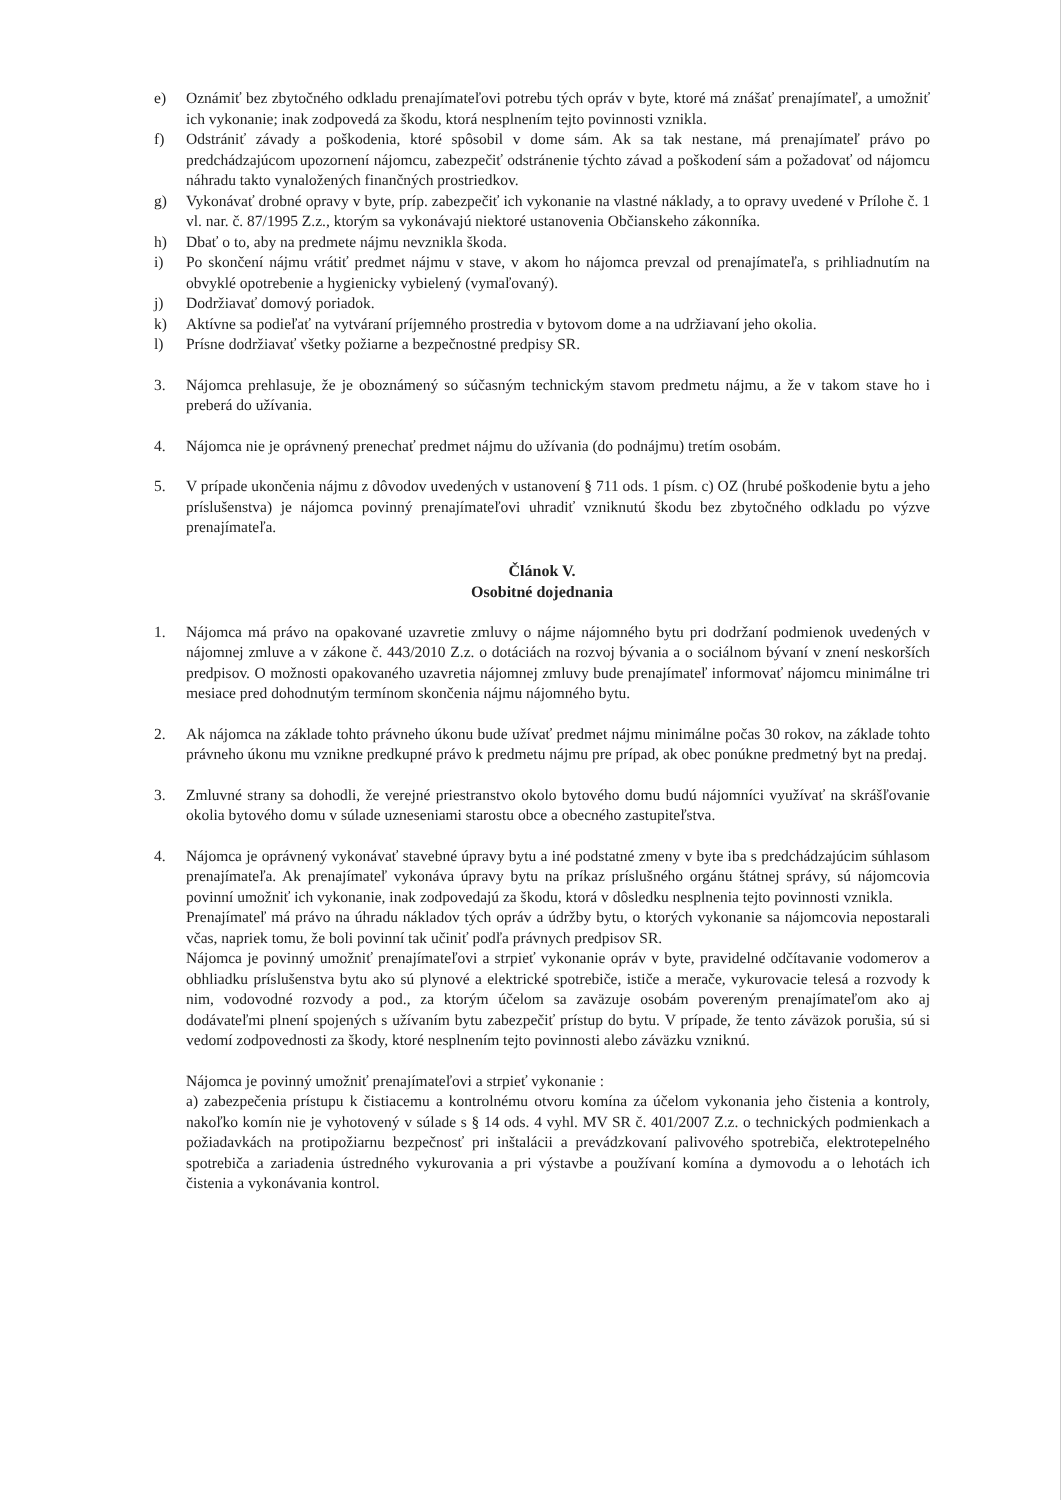e) Oznámiť bez zbytočného odkladu prenajímateľovi potrebu tých opráv v byte, ktoré má znášať prenajímateľ, a umožniť ich vykonanie; inak zodpovedá za škodu, ktorá nesplnením tejto povinnosti vznikla.
f) Odstrániť závady a poškodenia, ktoré spôsobil v dome sám. Ak sa tak nestane, má prenajímateľ právo po predchádzajúcom upozornení nájomcu, zabezpečiť odstránenie týchto závad a poškodení sám a požadovať od nájomcu náhradu takto vynaložených finančných prostriedkov.
g) Vykonávať drobné opravy v byte, príp. zabezpečiť ich vykonanie na vlastné náklady, a to opravy uvedené v Prílohe č. 1 vl. nar. č. 87/1995 Z.z., ktorým sa vykonávajú niektoré ustanovenia Občianskeho zákonníka.
h) Dbať o to, aby na predmete nájmu nevznikla škoda.
i) Po skončení nájmu vrátiť predmet nájmu v stave, v akom ho nájomca prevzal od prenajímateľa, s prihliadnutím na obvyklé opotrebenie a hygienicky vybielený (vymaľovaný).
j) Dodržiavať domový poriadok.
k) Aktívne sa podieľať na vytváraní príjemného prostredia v bytovom dome a na udržiavaní jeho okolia.
l) Prísne dodržiavať všetky požiarne a bezpečnostné predpisy SR.
3. Nájomca prehlasuje, že je oboznámený so súčasným technickým stavom predmetu nájmu, a že v takom stave ho i preberá do užívania.
4. Nájomca nie je oprávnený prenechať predmet nájmu do užívania (do podnájmu) tretím osobám.
5. V prípade ukončenia nájmu z dôvodov uvedených v ustanovení § 711 ods. 1 písm. c) OZ (hrubé poškodenie bytu a jeho príslušenstva) je nájomca povinný prenajímateľovi uhradiť vzniknutú škodu bez zbytočného odkladu po výzve prenajímateľa.
Článok V.
Osobitné dojednania
1. Nájomca má právo na opakované uzavretie zmluvy o nájme nájomného bytu pri dodržaní podmienok uvedených v nájomnej zmluve a v zákone č. 443/2010 Z.z. o dotáciách na rozvoj bývania a o sociálnom bývaní v znení neskorších predpisov. O možnosti opakovaného uzavretia nájomnej zmluvy bude prenajímateľ informovať nájomcu minimálne tri mesiace pred dohodnutým termínom skončenia nájmu nájomného bytu.
2. Ak nájomca na základe tohto právneho úkonu bude užívať predmet nájmu minimálne počas 30 rokov, na základe tohto právneho úkonu mu vznikne predkupné právo k predmetu nájmu pre prípad, ak obec ponúkne predmetný byt na predaj.
3. Zmluvné strany sa dohodli, že verejné priestranstvo okolo bytového domu budú nájomníci využívať na skrášľovanie okolia bytového domu v súlade uzneseniami starostu obce a obecného zastupiteľstva.
4. Nájomca je oprávnený vykonávať stavebné úpravy bytu a iné podstatné zmeny v byte iba s predchádzajúcim súhlasom prenajímateľa. Ak prenajímateľ vykonáva úpravy bytu na príkaz príslušného orgánu štátnej správy, sú nájomcovia povinní umožniť ich vykonanie, inak zodpovedajú za škodu, ktorá v dôsledku nesplnenia tejto povinnosti vznikla.
Prenajímateľ má právo na úhradu nákladov tých opráv a údržby bytu, o ktorých vykonanie sa nájomcovia nepostarali včas, napriek tomu, že boli povinní tak učiniť podľa právnych predpisov SR.
Nájomca je povinný umožniť prenajímateľovi a strpieť vykonanie opráv v byte, pravidelné odčítavanie vodomerov a obhliadku príslušenstva bytu ako sú plynové a elektrické spotrebiče, ističe a merače, vykurovacie telesá a rozvody k nim, vodovodné rozvody a pod., za ktorým účelom sa zaväzuje osobám povereným prenajímateľom ako aj dodávateľmi plnení spojených s užívaním bytu zabezpečiť prístup do bytu. V prípade, že tento záväzok porušia, sú si vedomí zodpovednosti za škody, ktoré nesplnením tejto povinnosti alebo záväzku vzniknú.
Nájomca je povinný umožniť prenajímateľovi a strpieť vykonanie :
a) zabezpečenia prístupu k čistiacemu a kontrolnému otvoru komína za účelom vykonania jeho čistenia a kontroly, nakoľko komín nie je vyhotovený v súlade s § 14 ods. 4 vyhl. MV SR č. 401/2007 Z.z. o technických podmienkach a požiadavkách na protipožiarnu bezpečnosť pri inštalácii a prevádzkovaní palivového spotrebiča, elektrotepelného spotrebiča a zariadenia ústredného vykurovania a pri výstavbe a používaní komína a dymovodu a o lehotách ich čistenia a vykonávania kontrol.